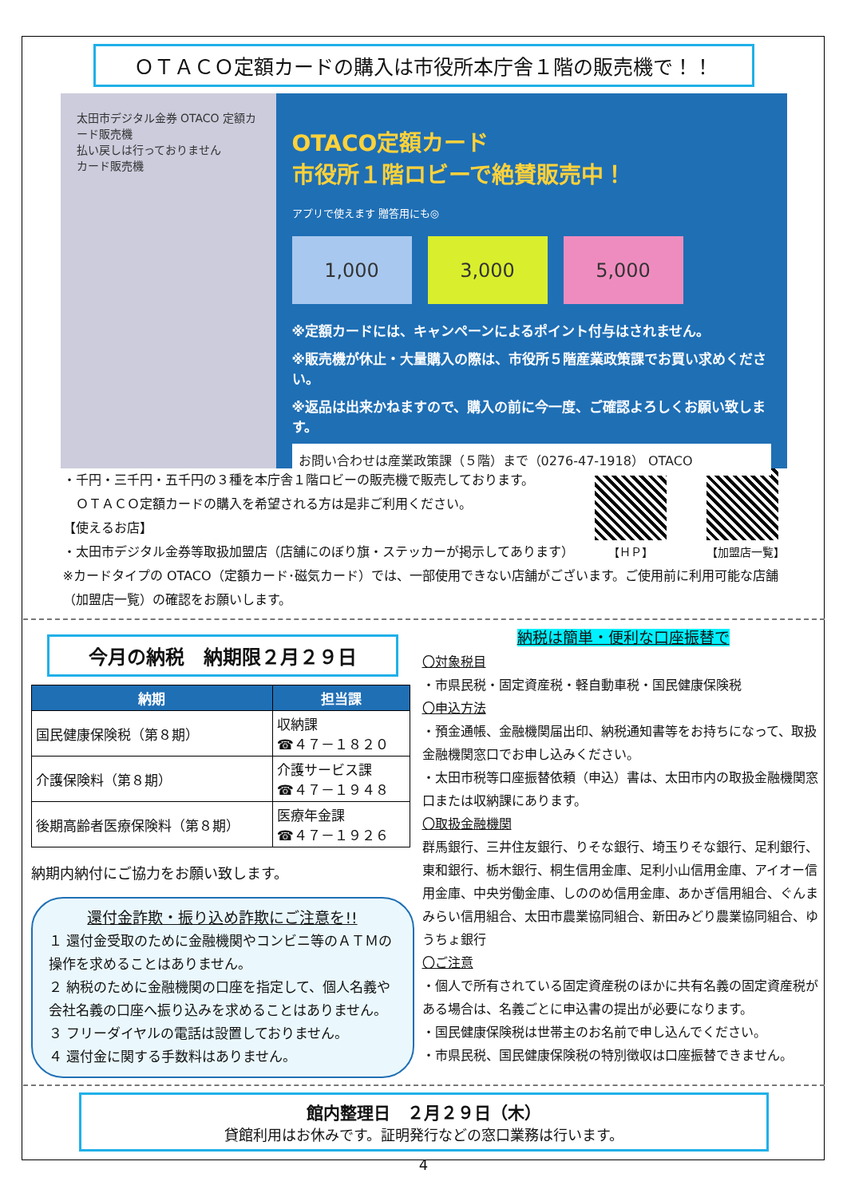ＯＴＡＣＯ定額カードの購入は市役所本庁舎１階の販売機で！！
太田市デジタル金券 OTACO 定額カード販売機
払い戻しは行っておりません
カード販売機
OTACO定額カード
市役所１階ロビーで絶賛販売中！
アプリで使えます 贈答用にも◎
1,000 3,000 5,000
※定額カードには、キャンペーンによるポイント付与はされません。
※販売機が休止・大量購入の際は、市役所５階産業政策課でお買い求めください。
※返品は出来かねますので、購入の前に今一度、ご確認よろしくお願い致します。
お問い合わせは産業政策課（５階）まで（0276-47-1918） OTACO
【ＨＰ】 【加盟店一覧】
・千円・三千円・五千円の３種を本庁舎１階ロビーの販売機で販売しております。
　ＯＴＡＣＯ定額カードの購入を希望される方は是非ご利用ください。
【使えるお店】
・太田市デジタル金券等取扱加盟店（店舗にのぼり旗・ステッカーが掲示してあります）
※カードタイプの OTACO（定額カード･磁気カード）では、一部使用できない店舗がございます。ご使用前に利用可能な店舗（加盟店一覧）の確認をお願いします。
今月の納税　納期限２月２９日
| 納期 | 担当課 |
| --- | --- |
| 国民健康保険税（第８期） | 収納課 ☎４７－１８２０ |
| 介護保険料（第８期） | 介護サービス課 ☎４７－１９４８ |
| 後期高齢者医療保険料（第８期） | 医療年金課 ☎４７－１９２６ |
納期内納付にご協力をお願い致します。
還付金詐欺・振り込め詐欺にご注意を!!
１ 還付金受取のために金融機関やコンビニ等のＡＴＭの操作を求めることはありません。
２ 納税のために金融機関の口座を指定して、個人名義や会社名義の口座へ振り込みを求めることはありません。
３ フリーダイヤルの電話は設置しておりません。
４ 還付金に関する手数料はありません。
納税は簡単・便利な口座振替で
〇対象税目
・市県民税・固定資産税・軽自動車税・国民健康保険税
〇申込方法
・預金通帳、金融機関届出印、納税通知書等をお持ちになって、取扱金融機関窓口でお申し込みください。
・太田市税等口座振替依頼（申込）書は、太田市内の取扱金融機関窓口または収納課にあります。
〇取扱金融機関
群馬銀行、三井住友銀行、りそな銀行、埼玉りそな銀行、足利銀行、東和銀行、栃木銀行、桐生信用金庫、足利小山信用金庫、アイオー信用金庫、中央労働金庫、しののめ信用金庫、あかぎ信用組合、ぐんまみらい信用組合、太田市農業協同組合、新田みどり農業協同組合、ゆうちょ銀行
〇ご注意
・個人で所有されている固定資産税のほかに共有名義の固定資産税がある場合は、名義ごとに申込書の提出が必要になります。
・国民健康保険税は世帯主のお名前で申し込んでください。
・市県民税、国民健康保険税の特別徴収は口座振替できません。
館内整理日　２月２９日（木）
貸館利用はお休みです。証明発行などの窓口業務は行います。
4